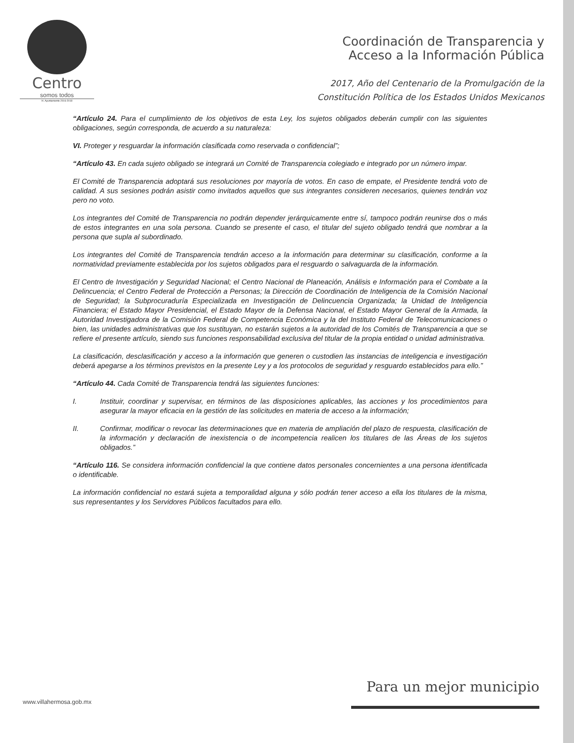Centro
somos todos
H. Ayuntamiento 2016-2018
Coordinación de Transparencia y
Acceso a la Información Pública
2017, Año del Centenario de la Promulgación de la
Constitución Política de los Estados Unidos Mexicanos
“Artículo 24. Para el cumplimiento de los objetivos de esta Ley, los sujetos obligados deberán cumplir con las siguientes obligaciones, según corresponda, de acuerdo a su naturaleza:
VI. Proteger y resguardar la información clasificada como reservada o confidencial”;
“Artículo 43. En cada sujeto obligado se integrará un Comité de Transparencia colegiado e integrado por un número impar.
El Comité de Transparencia adoptará sus resoluciones por mayoría de votos. En caso de empate, el Presidente tendrá voto de calidad. A sus sesiones podrán asistir como invitados aquellos que sus integrantes consideren necesarios, quienes tendrán voz pero no voto.
Los integrantes del Comité de Transparencia no podrán depender jerárquicamente entre sí, tampoco podrán reunirse dos o más de estos integrantes en una sola persona. Cuando se presente el caso, el titular del sujeto obligado tendrá que nombrar a la persona que supla al subordinado.
Los integrantes del Comité de Transparencia tendrán acceso a la información para determinar su clasificación, conforme a la normatividad previamente establecida por los sujetos obligados para el resguardo o salvaguarda de la información.
El Centro de Investigación y Seguridad Nacional; el Centro Nacional de Planeación, Análisis e Información para el Combate a la Delincuencia; el Centro Federal de Protección a Personas; la Dirección de Coordinación de Inteligencia de la Comisión Nacional de Seguridad; la Subprocuraduría Especializada en Investigación de Delincuencia Organizada; la Unidad de Inteligencia Financiera; el Estado Mayor Presidencial, el Estado Mayor de la Defensa Nacional, el Estado Mayor General de la Armada, la Autoridad Investigadora de la Comisión Federal de Competencia Económica y la del Instituto Federal de Telecomunicaciones o bien, las unidades administrativas que los sustituyan, no estarán sujetos a la autoridad de los Comités de Transparencia a que se refiere el presente artículo, siendo sus funciones responsabilidad exclusiva del titular de la propia entidad o unidad administrativa.
La clasificación, desclasificación y acceso a la información que generen o custodien las instancias de inteligencia e investigación deberá apegarse a los términos previstos en la presente Ley y a los protocolos de seguridad y resguardo establecidos para ello.”
“Artículo 44. Cada Comité de Transparencia tendrá las siguientes funciones:
I. Instituir, coordinar y supervisar, en términos de las disposiciones aplicables, las acciones y los procedimientos para asegurar la mayor eficacia en la gestión de las solicitudes en materia de acceso a la información;
II. Confirmar, modificar o revocar las determinaciones que en materia de ampliación del plazo de respuesta, clasificación de la información y declaración de inexistencia o de incompetencia realicen los titulares de las Áreas de los sujetos obligados.”
“Artículo 116. Se considera información confidencial la que contiene datos personales concernientes a una persona identificada o identificable.
La información confidencial no estará sujeta a temporalidad alguna y sólo podrán tener acceso a ella los titulares de la misma, sus representantes y los Servidores Públicos facultados para ello.
Para un mejor municipio
www.villahermosa.gob.mx